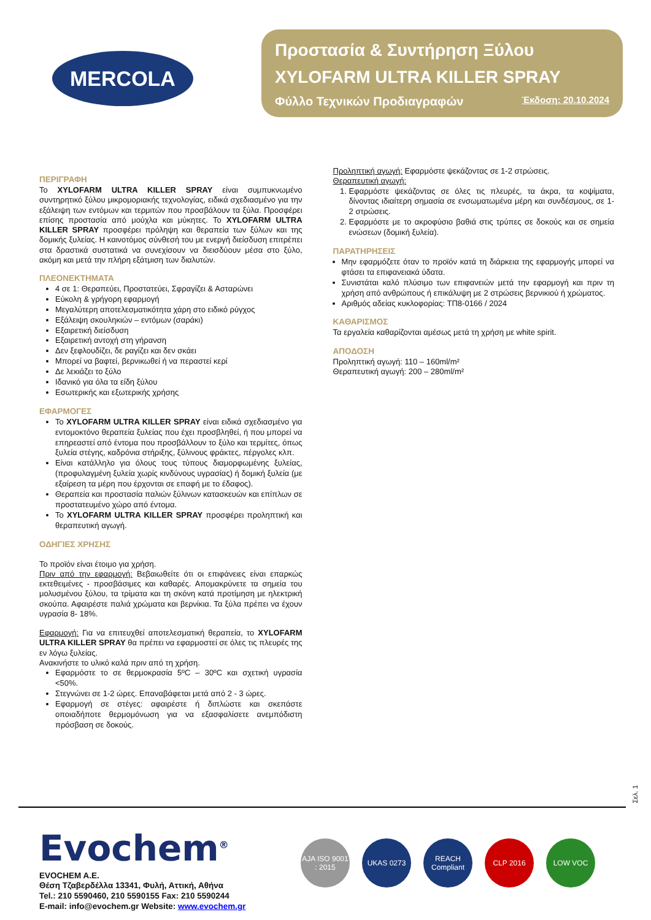MERCOLA
Προστασία & Συντήρηση Ξύλου
XYLOFARM ULTRA KILLER SPRAY
Φύλλο Τεχνικών Προδιαγραφών Έκδοση: 20.10.2024
ΠΕΡΙΓΡΑΦΗ
Το XYLOFARM ULTRA KILLER SPRAY είναι συμπυκνωμένο συντηρητικό ξύλου μικρομοριακής τεχνολογίας, ειδικά σχεδιασμένο για την εξάλειψη των εντόμων και τερμιτών που προσβάλουν τα ξύλα. Προσφέρει επίσης προστασία από μούχλα και μύκητες. Το XYLOFARM ULTRA KILLER SPRAY προσφέρει πρόληψη και θεραπεία των ξύλων και της δομικής ξυλείας. Η καινοτόμος σύνθεσή του με ενεργή διείσδυση επιτρέπει στα δραστικά συστατικά να συνεχίσουν να διεισδύουν μέσα στο ξύλο, ακόμη και μετά την πλήρη εξάτμιση των διαλυτών.
ΠΛΕΟΝΕΚΤΗΜΑΤΑ
4 σε 1: Θεραπεύει, Προστατεύει, Σφραγίζει & Ασταρώνει
Εύκολη & γρήγορη εφαρμογή
Μεγαλύτερη αποτελεσματικότητα χάρη στο ειδικό ρύγχος
Εξάλειψη σκουληκιών – εντόμων (σαράκι)
Εξαιρετική διείσδυση
Εξαιρετική αντοχή στη γήρανση
Δεν ξεφλουδίζει, δε ραγίζει και δεν σκάει
Μπορεί να βαφτεί, βερνικωθεί ή να περαστεί κερί
Δε λεκιάζει το ξύλο
Ιδανικό για όλα τα είδη ξύλου
Εσωτερικής και εξωτερικής χρήσης
ΕΦΑΡΜΟΓΕΣ
Το XYLOFARM ULTRA KILLER SPRAY είναι ειδικά σχεδιασμένο για εντομοκτόνο θεραπεία ξυλείας που έχει προσβληθεί, ή που μπορεί να επηρεαστεί από έντομα που προσβάλλουν το ξύλο και τερμίτες, όπως ξυλεία στέγης, καδρόνια στήριξης, ξύλινους φράκτες, πέργολες κλπ.
Είναι κατάλληλο για όλους τους τύπους διαμορφωμένης ξυλείας, (προφυλαγμένη ξυλεία χωρίς κινδύνους υγρασίας) ή δομική ξυλεία (με εξαίρεση τα μέρη που έρχονται σε επαφή με το έδαφος).
Θεραπεία και προστασία παλιών ξύλινων κατασκευών και επίπλων σε προστατευμένο χώρο από έντομα.
Το XYLOFARM ULTRA KILLER SPRAY προσφέρει προληπτική και θεραπευτική αγωγή.
ΟΔΗΓΙΕΣ ΧΡΗΣΗΣ
Το προϊόν είναι έτοιμο για χρήση.
Πριν από την εφαρμογή: Βεβαιωθείτε ότι οι επιφάνειες είναι επαρκώς εκτεθειμένες - προσβάσιμες και καθαρές. Απομακρύνετε τα σημεία του μολυσμένου ξύλου, τα τρίματα και τη σκόνη κατά προτίμηση με ηλεκτρική σκούπα. Αφαιρέστε παλιά χρώματα και βερνίκια. Τα ξύλα πρέπει να έχουν υγρασία 8- 18%.
Εφαρμογή: Για να επιτευχθεί αποτελεσματική θεραπεία, το XYLOFARM ULTRA KILLER SPRAY θα πρέπει να εφαρμοστεί σε όλες τις πλευρές της εν λόγω ξυλείας.
Ανακινήστε το υλικό καλά πριν από τη χρήση.
Εφαρμόστε το σε θερμοκρασία 5ºC – 30ºC και σχετική υγρασία <50%.
Στεγνώνει σε 1-2 ώρες. Επαναβάφεται μετά από 2 - 3 ώρες.
Εφαρμογή σε στέγες: αφαιρέστε ή διπλώστε και σκεπάστε οποιαδήποτε θερμομόνωση για να εξασφαλίσετε ανεμπόδιστη πρόσβαση σε δοκούς.
Προληπτική αγωγή: Εφαρμόστε ψεκάζοντας σε 1-2 στρώσεις.
Θεραπευτική αγωγή:
1. Εφαρμόστε ψεκάζοντας σε όλες τις πλευρές, τα άκρα, τα κοψίματα, δίνοντας ιδιαίτερη σημασία σε ενσωματωμένα μέρη και συνδέσμους, σε 1-2 στρώσεις.
2. Εφαρμόστε με το ακροφύσιο βαθιά στις τρύπες σε δοκούς και σε σημεία ενώσεων (δομική ξυλεία).
ΠΑΡΑΤΗΡΗΣΕΙΣ
Μην εφαρμόζετε όταν το προϊόν κατά τη διάρκεια της εφαρμογής μπορεί να φτάσει τα επιφανειακά ύδατα.
Συνιστάται καλό πλύσιμο των επιφανειών μετά την εφαρμογή και πριν τη χρήση από ανθρώπους ή επικάλυψη με 2 στρώσεις βερνικιού ή χρώματος.
Αριθμός αδείας κυκλοφορίας: ΤΠ8-0166 / 2024
ΚΑΘΑΡΙΣΜΟΣ
Τα εργαλεία καθαρίζονται αμέσως μετά τη χρήση με white spirit.
ΑΠΟΔΟΣΗ
Προληπτική αγωγή: 110 – 160ml/m²
Θεραπευτική αγωγή: 200 – 280ml/m²
Σελ. 1
Evochem<sup>®</sup>
EVOCHEM A.E.
Θέση Τζαβερδέλλα 13341, Φυλή, Αττική, Αθήνα
Tel.: 210 5590460, 210 5590155 Fax: 210 5590244
E-mail: info@evochem.gr Website: www.evochem.gr
AJA ISO 9001 : 2015
UKAS 0273 REACH Compliant
CLP 2016 LOW VOC